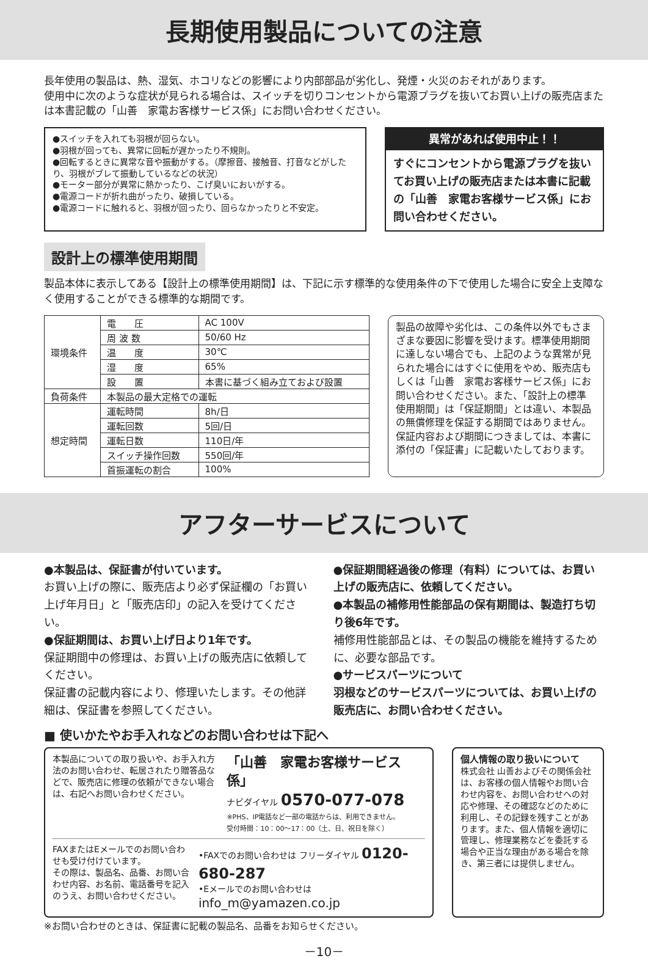長期使用製品についての注意
長年使用の製品は、熱、湿気、ホコリなどの影響により内部部品が劣化し、発煙・火災のおそれがあります。
使用中に次のような症状が見られる場合は、スイッチを切りコンセントから電源プラグを抜いてお買い上げの販売店または本書記載の「山善　家電お客様サービス係」にお問い合わせください。
●スイッチを入れても羽根が回らない。
●羽根が回っても、異常に回転が遅かったり不規則。
●回転するときに異常な音や振動がする。（摩擦音、接触音、打音などがしたり、羽根がブレて振動しているなどの状況）
●モーター部分が異常に熱かったり、こげ臭いにおいがする。
●電源コードが折れ曲がったり、破損している。
●電源コードに触れると、羽根が回ったり、回らなかったりと不安定。
異常があれば使用中止！！
すぐにコンセントから電源プラグを抜いてお買い上げの販売店または本書に記載の「山善　家電お客様サービス係」にお問い合わせください。
設計上の標準使用期間
製品本体に表示してある【設計上の標準使用期間】は、下記に示す標準的な使用条件の下で使用した場合に安全上支障なく使用することができる標準的な期間です。
| 環境条件 | 電 圧 | AC 100V |
| | 周 波 数 | 50/60 Hz |
| | 温 度 | 30℃ |
| | 湿 度 | 65% |
| | 設 置 | 本書に基づく組み立ておよび設置 |
| 負荷条件 | 本製品の最大定格での運転 | |
| 想定時間 | 運転時間 | 8h/日 |
| | 運転回数 | 5回/日 |
| | 運転日数 | 110日/年 |
| | スイッチ操作回数 | 550回/年 |
| | 首振運転の割合 | 100% |
製品の故障や劣化は、この条件以外でもさまざまな要因に影響を受けます。標準使用期間に達しない場合でも、上記のような異常が見られた場合にはすぐに使用をやめ、販売店もしくは「山善　家電お客様サービス係」にお問い合わせください。また、「設計上の標準使用期間」は「保証期間」とは違い、本製品の無償修理を保証する期間ではありません。保証内容および期間につきましては、本書に添付の「保証書」に記載いたしております。
アフターサービスについて
●本製品は、保証書が付いています。
お買い上げの際に、販売店より必ず保証欄の「お買い上げ年月日」と「販売店印」の記入を受けてください。
●保証期間は、お買い上げ日より1年です。
保証期間中の修理は、お買い上げの販売店に依頼してください。
保証書の記載内容により、修理いたします。その他詳細は、保証書を参照してください。
●保証期間経過後の修理（有料）については、お買い上げの販売店に、依頼してください。
●本製品の補修用性能部品の保有期間は、製造打ち切り後6年です。
補修用性能部品とは、その製品の機能を維持するために、必要な部品です。
●サービスパーツについて
羽根などのサービスパーツについては、お買い上げの販売店に、お問い合わせください。
■ 使いかたやお手入れなどのお問い合わせは下記へ
本製品についての取り扱いや、お手入れ方法のお問い合わせ、転居されたり贈答品などで、販売店に修理の依頼ができない場合は、右記へお問い合わせください。
「山善　家電お客様サービス係」
ナビダイヤル 0570-077-078
※PHS、IP電話など一部の電話からは、利用できません。
受付時間：10：00～17：00（土、日、祝日を除く）
FAXまたはEメールでのお問い合わせも受け付けています。
その際は、製品名、品番、お問い合わせ内容、お名前、電話番号を記入のうえ、お問い合わせください。
•FAXでのお問い合わせは フリーダイヤル 0120-680-287
•Eメールでのお問い合わせは info_m@yamazen.co.jp
個人情報の取り扱いについて
株式会社 山善およびその関係会社は、お客様の個人情報やお問い合わせ内容を、お問い合わせへの対応や修理、その確認などのために利用し、その記録を残すことがあります。また、個人情報を適切に管理し、修理業務などを委託する場合や正当な理由がある場合を除き、第三者には提供しません。
※お問い合わせのときは、保証書に記載の製品名、品番をお知らせください。
－10－